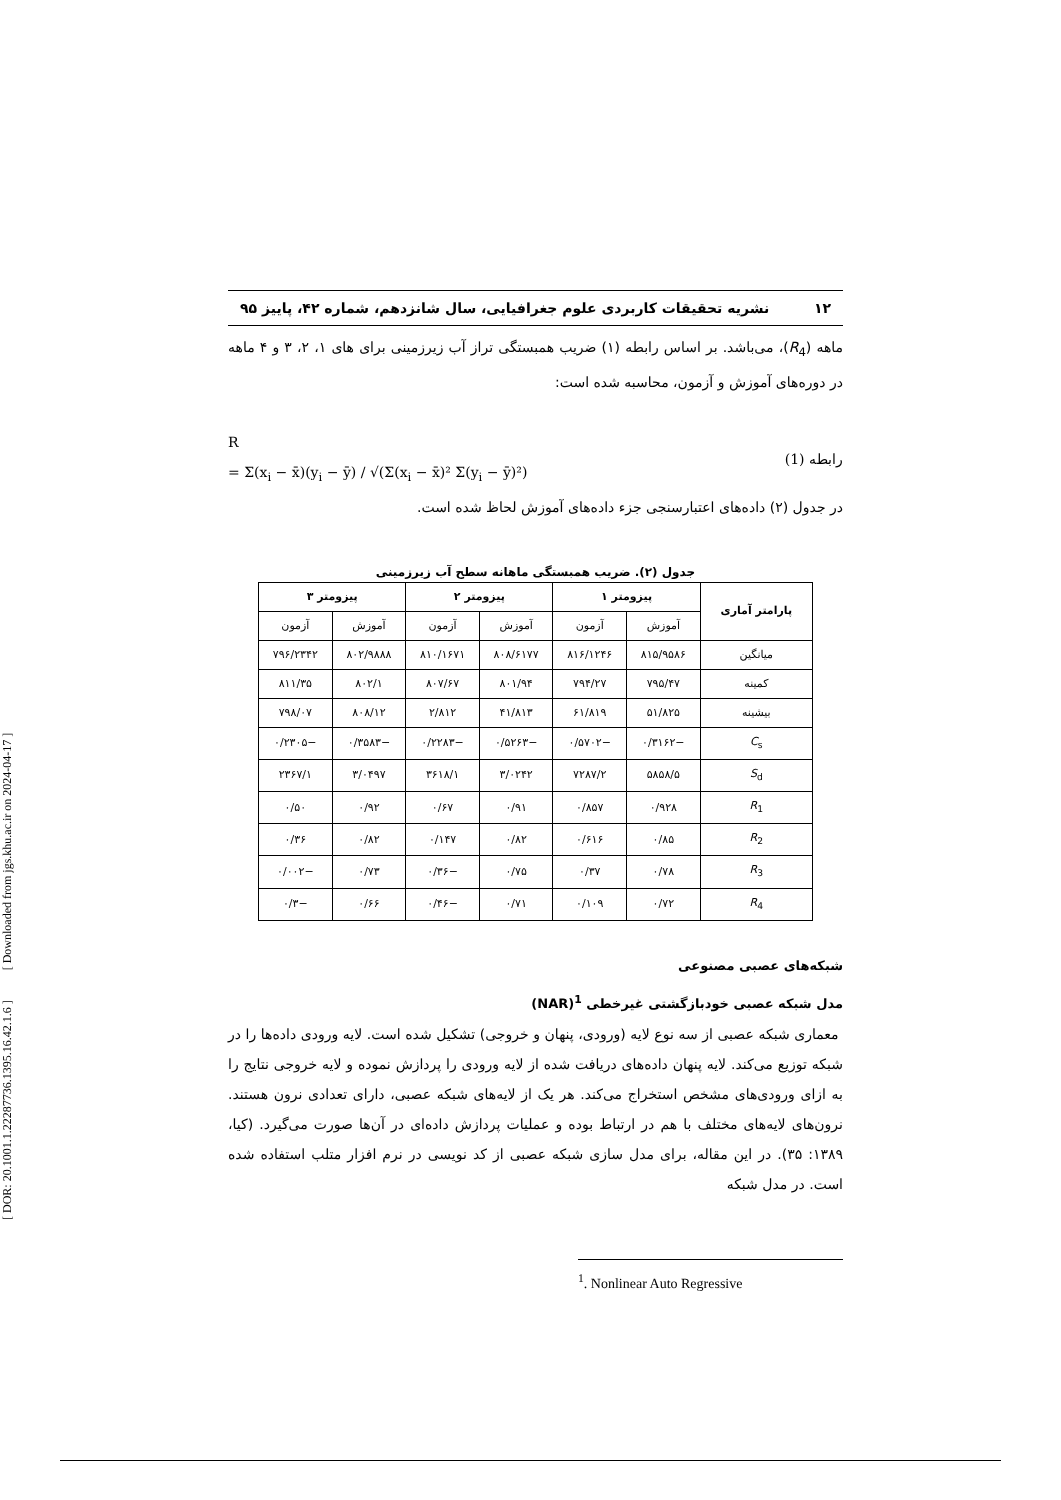[ DOR: 20.1001.1.22287736.1395.16.42.1.6 ] [ Downloaded from jgs.khu.ac.ir on 2024-04-17 ]
۱۲ نشریه تحقیقات کاربردی علوم جغرافیایی، سال شانزدهم، شماره ۴۲، پاییز ۹۵
ماهه (R<sub>4</sub>)، می‌باشد. بر اساس رابطه (۱) ضریب همبستگی تراز آب زیرزمینی برای های ۱، ۲، ۳ و ۴ ماهه در دوره‌های آموزش و آزمون، محاسبه شده است:
R
= Σ(x<sub>i</sub> − x̄)(y<sub>i</sub> − ȳ) / √(Σ(x<sub>i</sub> − x̄)² Σ(y<sub>i</sub> − ȳ)²)
(1) رابطه
در جدول (۲) داده‌های اعتبارسنجی جزء داده‌های آموزش لحاظ شده است.
جدول (۲). ضریب همبستگی ماهانه سطح آب زیرزمینی
| پارامتر آماری | پیزومتر ۱ | | پیزومتر ۲ | | پیزومتر ۳ | |
| --- | --- | --- | --- | --- | --- | --- |
| | آموزش | آزمون | آموزش | آزمون | آموزش | آزمون |
| میانگین | ۸۱۵/۹۵۸۶ | ۸۱۶/۱۲۴۶ | ۸۰۸/۶۱۷۷ | ۸۱۰/۱۶۷۱ | ۸۰۲/۹۸۸۸ | ۷۹۶/۲۳۴۲ |
| کمینه | ۷۹۵/۴۷ | ۷۹۴/۲۷ | ۸۰۱/۹۴ | ۸۰۷/۶۷ | ۸۰۲/۱ | ۸۱۱/۳۵ |
| بیشینه | ۵۱/۸۲۵ | ۶۱/۸۱۹ | ۴۱/۸۱۳ | ۲/۸۱۲ | ۸۰۸/۱۲ | ۷۹۸/۰۷ |
| C<sub>s</sub> | −۰/۳۱۶۲ | −۰/۵۷۰۲ | −۰/۵۲۶۳ | −۰/۲۲۸۳ | −۰/۳۵۸۳ | −۰/۲۳۰۵ |
| S<sub>d</sub> | ۵۸۵۸/۵ | ۷۲۸۷/۲ | ۳/۰۲۴۲ | ۳۶۱۸/۱ | ۳/۰۴۹۷ | ۲۳۶۷/۱ |
| R<sub>1</sub> | ۰/۹۲۸ | ۰/۸۵۷ | ۰/۹۱ | ۰/۶۷ | ۰/۹۲ | ۰/۵۰ |
| R<sub>2</sub> | ۰/۸۵ | ۰/۶۱۶ | ۰/۸۲ | ۰/۱۴۷ | ۰/۸۲ | ۰/۳۶ |
| R<sub>3</sub> | ۰/۷۸ | ۰/۳۷ | ۰/۷۵ | −۰/۳۶ | ۰/۷۳ | −۰/۰۰۲ |
| R<sub>4</sub> | ۰/۷۲ | ۰/۱۰۹ | ۰/۷۱ | −۰/۴۶ | ۰/۶۶ | −۰/۳ |
شبکه‌های عصبی مصنوعی
مدل شبکه عصبی خودبازگشتی غیرخطی <sup>1</sup>(NAR)
معماری شبکه عصبی از سه نوع لایه (ورودی، پنهان و خروجی) تشکیل شده است. لایه ورودی داده‌ها را در شبکه توزیع می‌کند. لایه پنهان داده‌های دریافت شده از لایه ورودی را پردازش نموده و لایه خروجی نتایج را به ازای ورودی‌های مشخص استخراج می‌کند. هر یک از لایه‌های شبکه عصبی، دارای تعدادی نرون هستند. نرون‌های لایه‌های مختلف با هم در ارتباط بوده و عملیات پردازش داده‌ای در آن‌ها صورت می‌گیرد. (کیا، ۱۳۸۹: ۳۵). در این مقاله، برای مدل سازی شبکه عصبی از کد نویسی در نرم افزار متلب استفاده شده است. در مدل شبکه
<sup>1</sup>. Nonlinear Auto Regressive